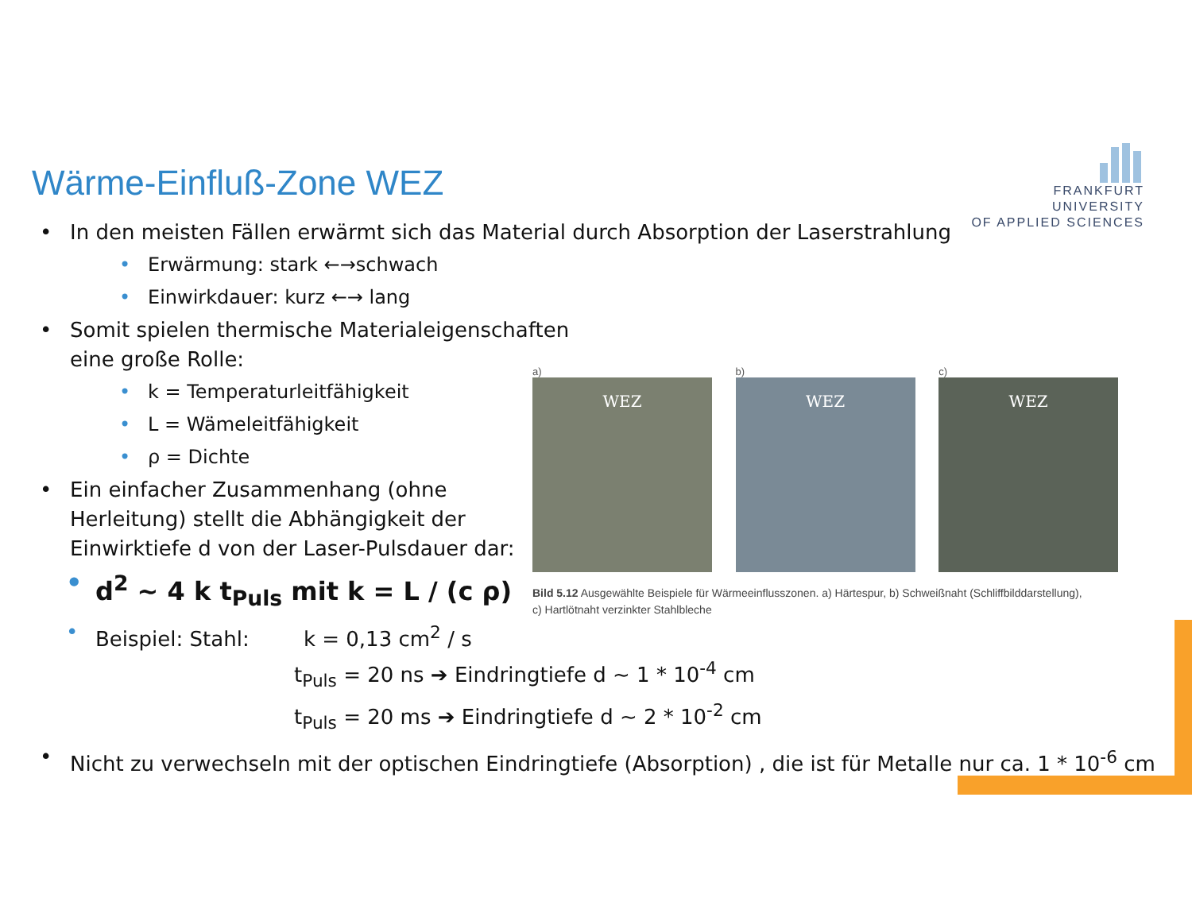FRANKFURT
UNIVERSITY
OF APPLIED SCIENCES
Wärme-Einfluß-Zone WEZ
In den meisten Fällen erwärmt sich das Material durch Absorption der Laserstrahlung
Erwärmung: stark ←→schwach
Einwirkdauer: kurz ←→ lang
Somit spielen thermische Materialeigenschaften
eine große Rolle:
k = Temperaturleitfähigkeit
L = Wämeleitfähigkeit
ρ = Dichte
Ein einfacher Zusammenhang (ohne
Herleitung) stellt die Abhängigkeit der
Einwirktiefe d von der Laser-Pulsdauer dar:
d<sup>2</sup> ~ 4 k t<sub>Puls</sub> mit k = L / (c ρ)
Beispiel: Stahl: k = 0,13 cm<sup>2</sup> / s
t<sub>Puls</sub> = 20 ns ➔ Eindringtiefe d ~ 1 * 10<sup>-4</sup> cm
t<sub>Puls</sub> = 20 ms ➔ Eindringtiefe d ~ 2 * 10<sup>-2</sup> cm
Nicht zu verwechseln mit der optischen Eindringtiefe (Absorption) , die ist für Metalle nur ca. 1 * 10<sup>-6</sup> cm
a) WEZ
b) WEZ
c) WEZ
Bild 5.12 Ausgewählte Beispiele für Wärmeeinflusszonen. a) Härtespur, b) Schweißnaht (Schliffbilddarstellung),
c) Hartlötnaht verzinkter Stahlbleche